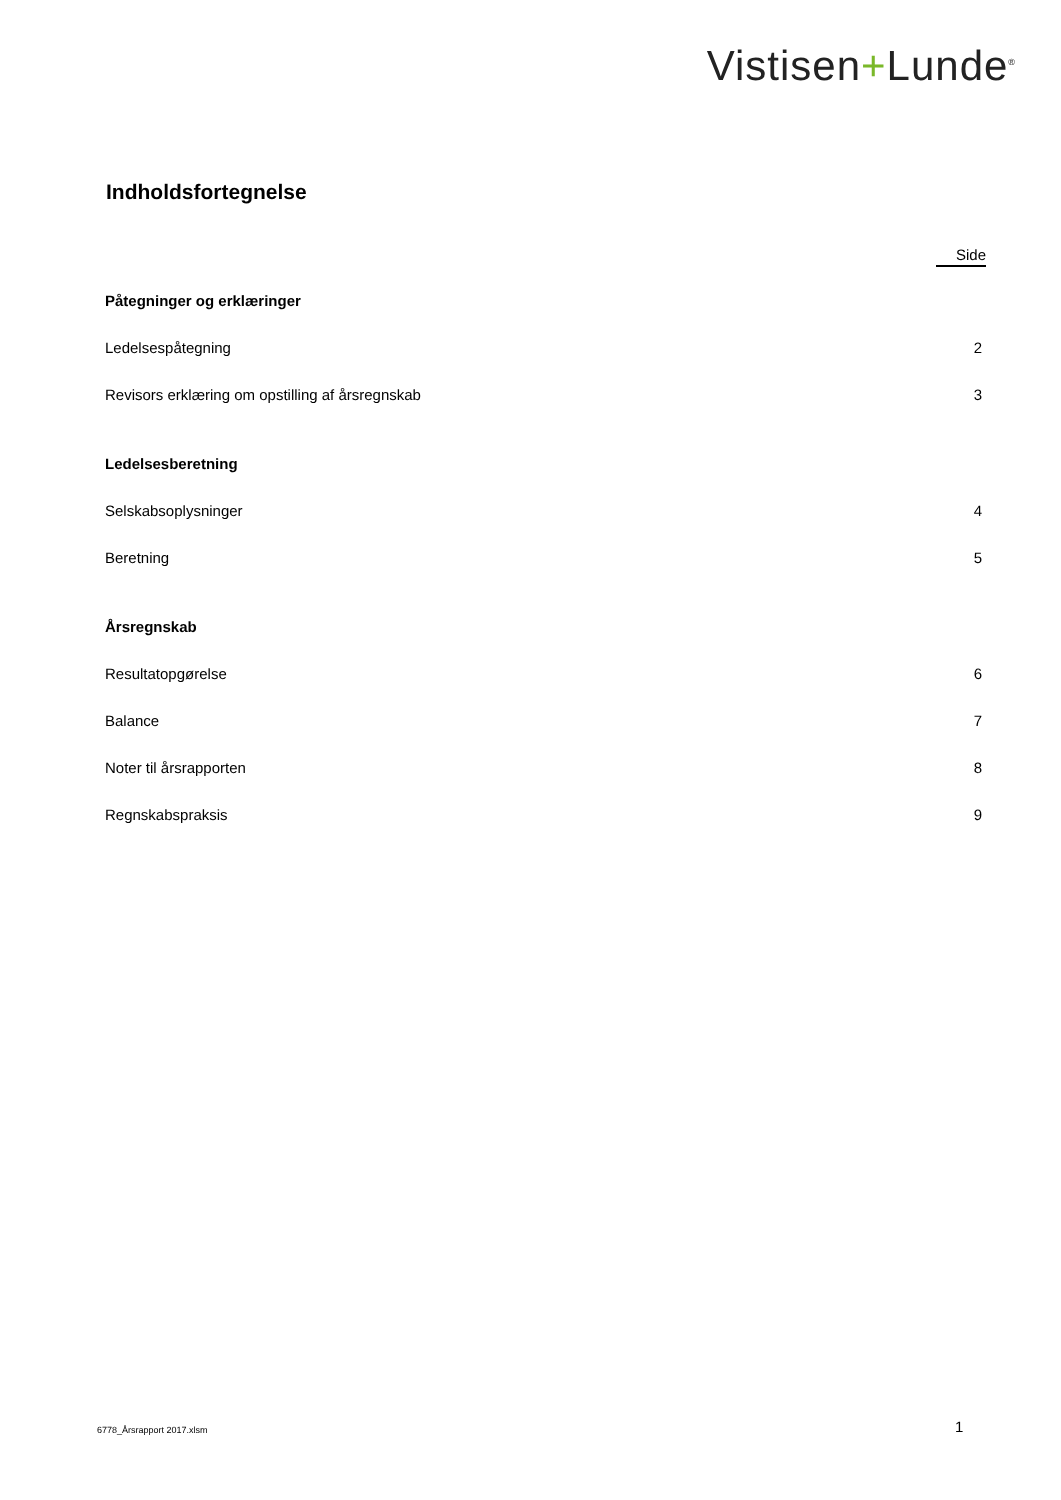Vistisen+Lunde<sup>®</sup>
Indholdsfortegnelse
Side
Påtegninger og erklæringer
Ledelsespåtegning 2
Revisors erklæring om opstilling af årsregnskab 3
Ledelsesberetning
Selskabsoplysninger 4
Beretning 5
Årsregnskab
Resultatopgørelse 6
Balance 7
Noter til årsrapporten 8
Regnskabspraksis 9
6778_Årsrapport 2017.xlsm 1